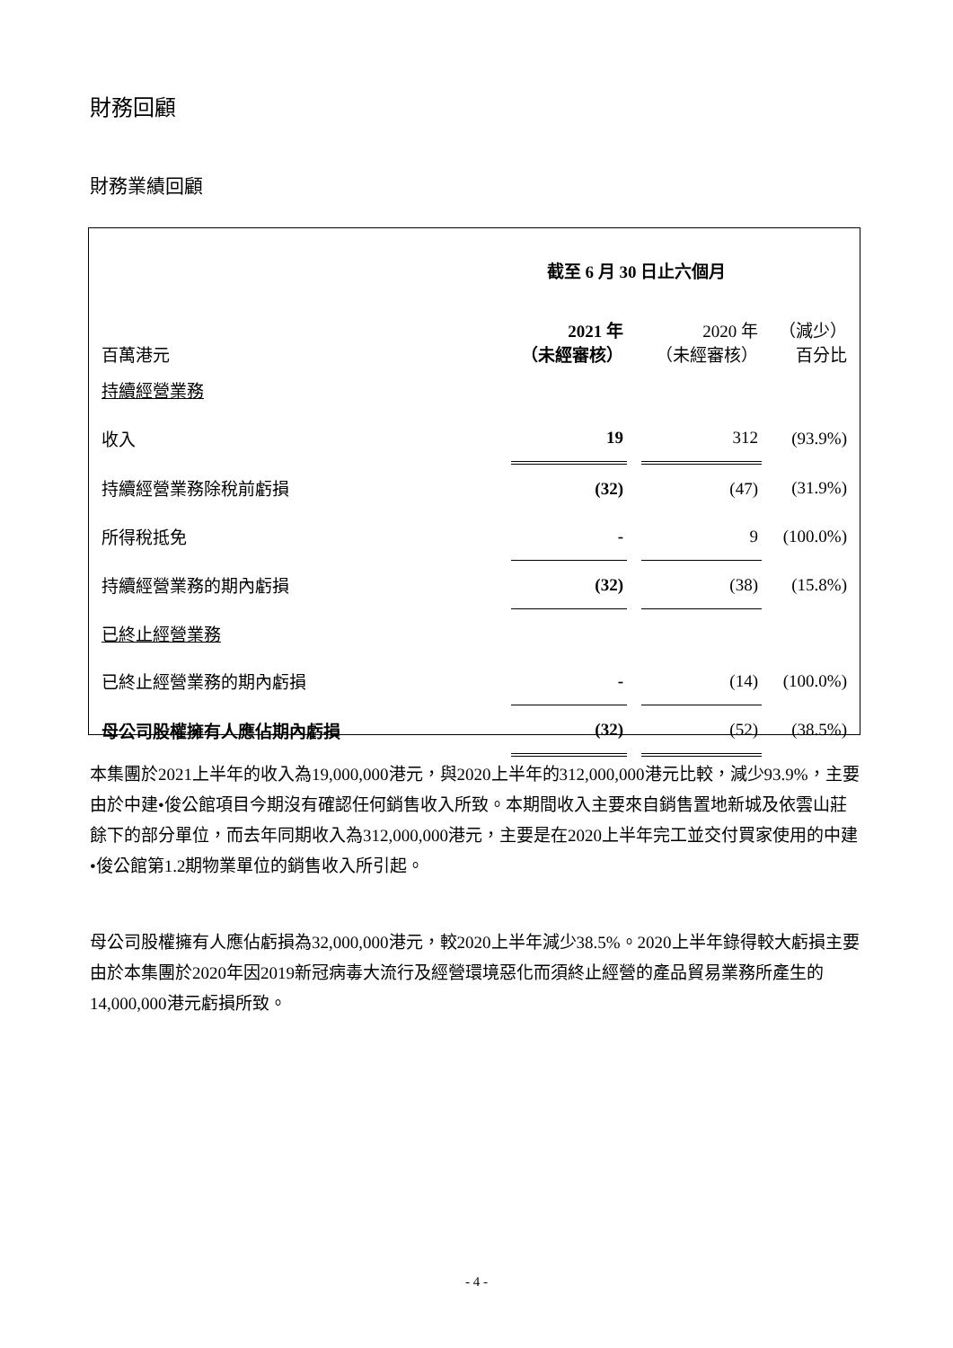財務回顧
財務業績回顧
| | 截至 6 月 30 日止六個月 | | | |
| 百萬港元 | 2021 年 （未經審核） | | 2020 年 （未經審核） | （減少） 百分比 |
| 持續經營業務 | | | | |
| 收入 | 19 | | 312 | (93.9%) |
| 持續經營業務除稅前虧損 | (32) | | (47) | (31.9%) |
| 所得稅抵免 | - | | 9 | (100.0%) |
| 持續經營業務的期內虧損 | (32) | | (38) | (15.8%) |
| 已終止經營業務 | | | | |
| 已終止經營業務的期內虧損 | - | | (14) | (100.0%) |
| 母公司股權擁有人應佔期內虧損 | (32) | | (52) | (38.5%) |
本集團於2021上半年的收入為19,000,000港元，與2020上半年的312,000,000港元比較，減少93.9%，主要由於中建•俊公館項目今期沒有確認任何銷售收入所致。本期間收入主要來自銷售置地新城及依雲山莊餘下的部分單位，而去年同期收入為312,000,000港元，主要是在2020上半年完工並交付買家使用的中建•俊公館第1.2期物業單位的銷售收入所引起。
母公司股權擁有人應佔虧損為32,000,000港元，較2020上半年減少38.5%。2020上半年錄得較大虧損主要由於本集團於2020年因2019新冠病毒大流行及經營環境惡化而須終止經營的產品貿易業務所產生的14,000,000港元虧損所致。
- 4 -